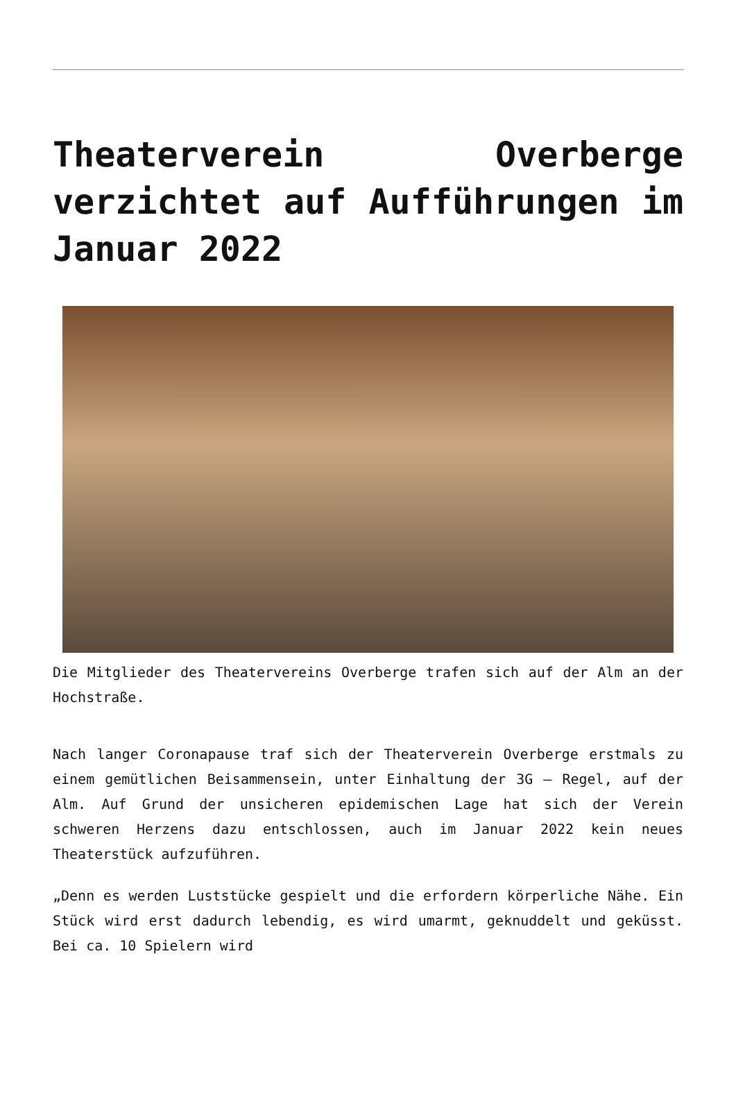Theaterverein Overberge verzichtet auf Aufführungen im Januar 2022
Die Mitglieder des Theatervereins Overberge trafen sich auf der Alm an der Hochstraße.
Nach langer Coronapause traf sich der Theaterverein Overberge erstmals zu einem gemütlichen Beisammensein, unter Einhaltung der 3G – Regel, auf der Alm. Auf Grund der unsicheren epidemischen Lage hat sich der Verein schweren Herzens dazu entschlossen, auch im Januar 2022 kein neues Theaterstück aufzuführen.
„Denn es werden Luststücke gespielt und die erfordern körperliche Nähe. Ein Stück wird erst dadurch lebendig, es wird umarmt, geknuddelt und geküsst. Bei ca. 10 Spielern wird